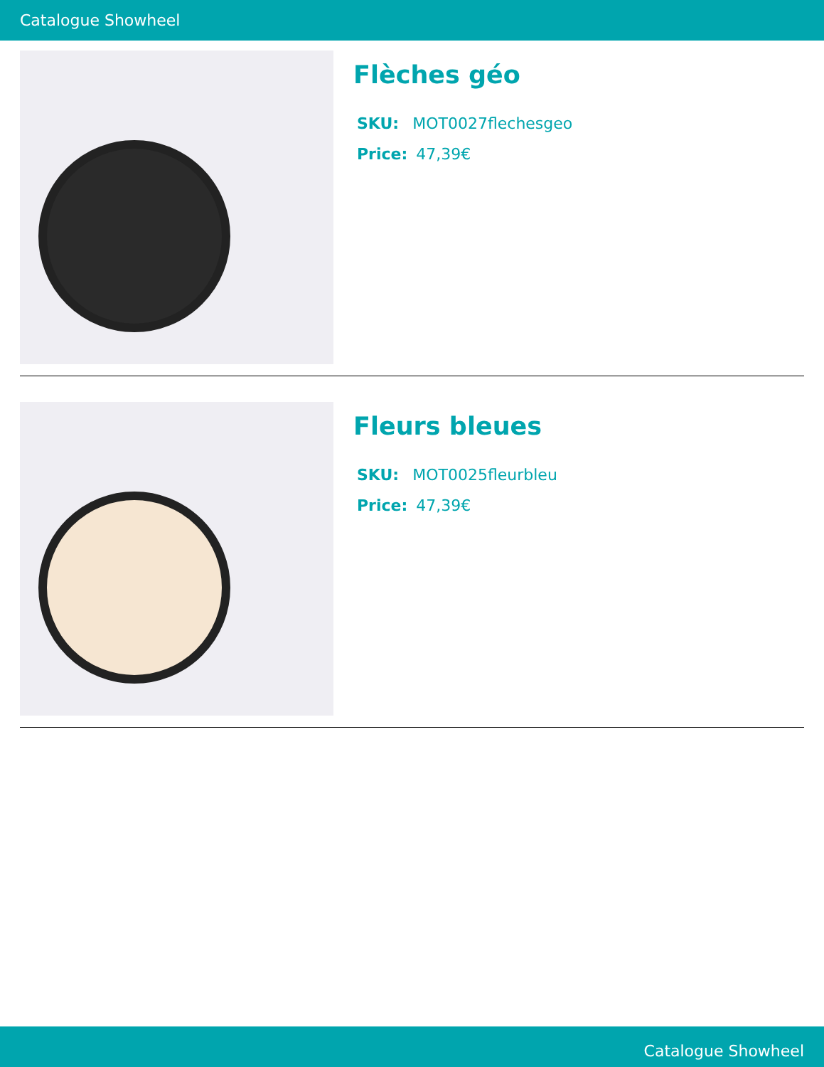Catalogue Showheel
Flèches géo
SKU: MOT0027flechesgeo
Price: 47,39€
Fleurs bleues
SKU: MOT0025fleurbleu
Price: 47,39€
Catalogue Showheel